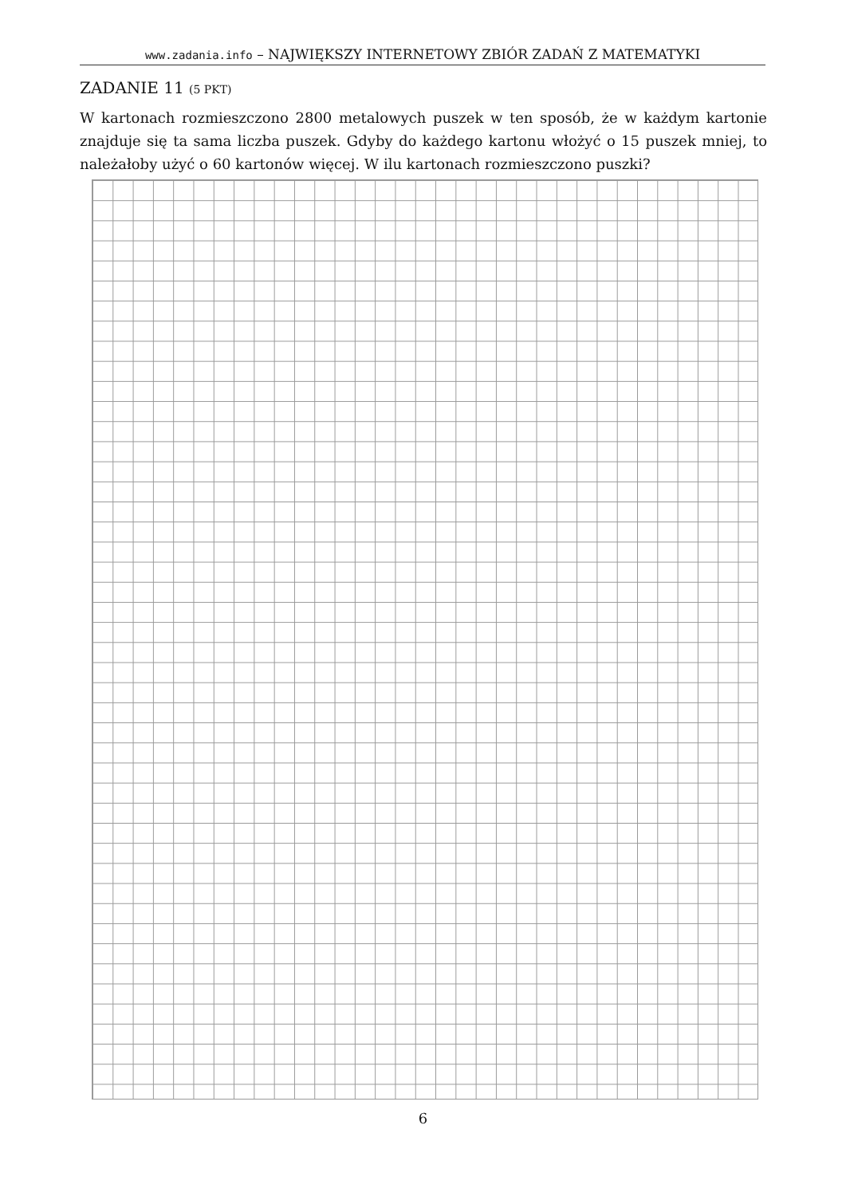www.zadania.info – NAJWIĘKSZY INTERNETOWY ZBIÓR ZADAŃ Z MATEMATYKI
ZADANIE 11 (5 PKT)
W kartonach rozmieszczono 2800 metalowych puszek w ten sposób, że w każdym kartonie znajduje się ta sama liczba puszek. Gdyby do każdego kartonu włożyć o 15 puszek mniej, to należałoby użyć o 60 kartonów więcej. W ilu kartonach rozmieszczono puszki?
6